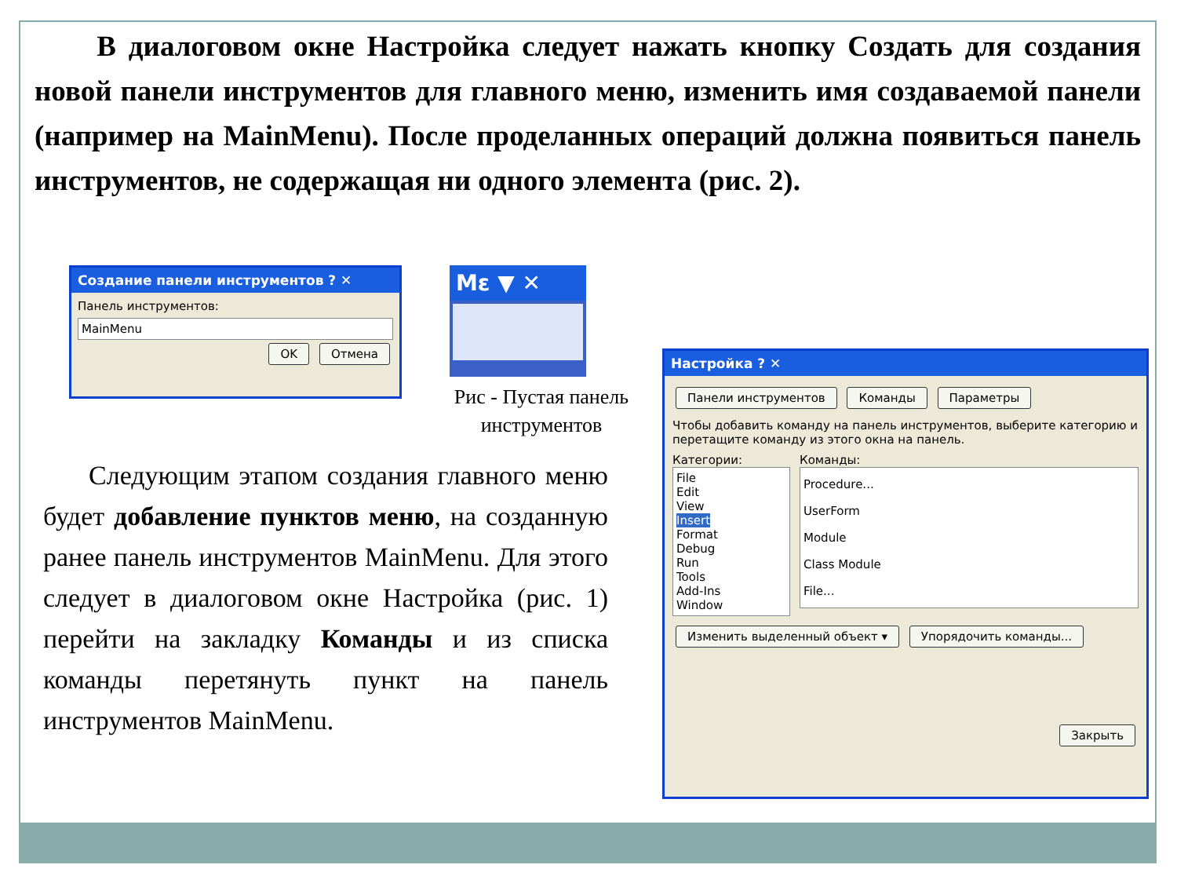В диалоговом окне Настройка следует нажать кнопку Создать для создания новой панели инструментов для главного меню, изменить имя создаваемой панели (например на MainMenu). После проделанных операций должна появиться панель инструментов, не содержащая ни одного элемента (рис. 2).
Создание панели инструментов ? ✕
Панель инструментов:
MainMenu
OK Отмена
Mε ▼ ✕
Рис - Пустая панель инструментов
Следующим этапом создания главного меню будет добавление пунктов меню, на созданную ранее панель инструментов MainMenu. Для этого следует в диалоговом окне Настройка (рис. 1) перейти на закладку Команды и из списка команды перетянуть пункт на панель инструментов MainMenu.
Настройка ? ✕
Панели инструментов Команды Параметры
Чтобы добавить команду на панель инструментов, выберите категорию и перетащите команду из этого окна на панель.
Категории:
File
Edit
View
Insert
Format
Debug
Run
Tools
Add-Ins
Window
Команды:
Procedure...
UserForm
Module
Class Module
File...
Изменить выделенный объект ▾ Упорядочить команды...
Закрыть